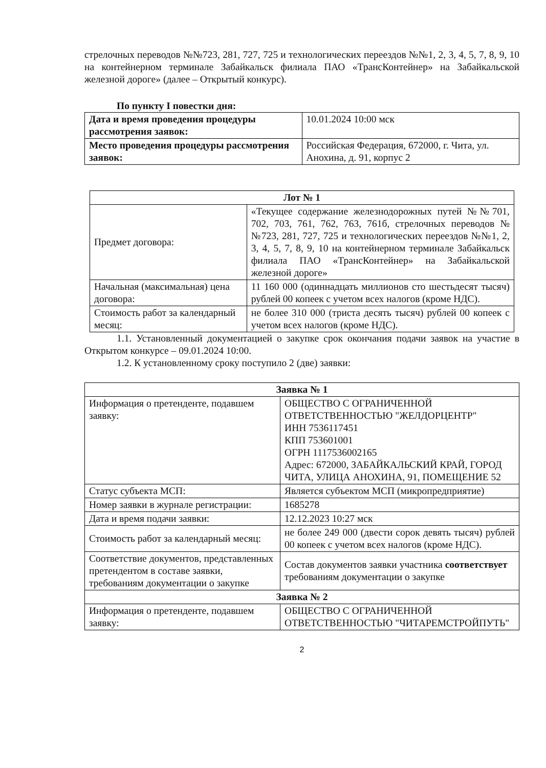стрелочных переводов №№723, 281, 727, 725 и технологических переездов №№1, 2, 3, 4, 5, 7, 8, 9, 10 на контейнерном терминале Забайкальск филиала ПАО «ТрансКонтейнер» на Забайкальской железной дороге» (далее – Открытый конкурс).
По пункту I повестки дня:
| Дата и время проведения процедуры рассмотрения заявок: | 10.01.2024 10:00 мск |
| Место проведения процедуры рассмотрения заявок: | Российская Федерация, 672000, г. Чита, ул. Анохина, д. 91, корпус 2 |
| Лот № 1 | |
| Предмет договора: | «Текущее содержание железнодорожных путей №№701, 702, 703, 761, 762, 763, 761б, стрелочных переводов №№723, 281, 727, 725 и технологических переездов №№1, 2, 3, 4, 5, 7, 8, 9, 10 на контейнерном терминале Забайкальск филиала ПАО «ТрансКонтейнер» на Забайкальской железной дороге» |
| Начальная (максимальная) цена договора: | 11 160 000 (одиннадцать миллионов сто шестьдесят тысяч) рублей 00 копеек с учетом всех налогов (кроме НДС). |
| Стоимость работ за календарный месяц: | не более 310 000 (триста десять тысяч) рублей 00 копеек с учетом всех налогов (кроме НДС). |
1.1. Установленный документацией о закупке срок окончания подачи заявок на участие в Открытом конкурсе – 09.01.2024 10:00.
1.2. К установленному сроку поступило 2 (две) заявки:
| Заявка № 1 | |
| Информация о претенденте, подавшем заявку: | ОБЩЕСТВО С ОГРАНИЧЕННОЙ ОТВЕТСТВЕННОСТЬЮ "ЖЕЛДОРЦЕНТР" ИНН 7536117451 КПП 753601001 ОГРН 1117536002165 Адрес: 672000, ЗАБАЙКАЛЬСКИЙ КРАЙ, ГОРОД ЧИТА, УЛИЦА АНОХИНА, 91, ПОМЕЩЕНИЕ 52 |
| Статус субъекта МСП: | Является субъектом МСП (микропредприятие) |
| Номер заявки в журнале регистрации: | 1685278 |
| Дата и время подачи заявки: | 12.12.2023 10:27 мск |
| Стоимость работ за календарный месяц: | не более 249 000 (двести сорок девять тысяч) рублей 00 копеек с учетом всех налогов (кроме НДС). |
| Соответствие документов, представленных претендентом в составе заявки, требованиям документации о закупке | Состав документов заявки участника соответствует требованиям документации о закупке |
| Заявка № 2 | |
| Информация о претенденте, подавшем заявку: | ОБЩЕСТВО С ОГРАНИЧЕННОЙ ОТВЕТСТВЕННОСТЬЮ "ЧИТАРЕМСТРОЙПУТЬ" |
2